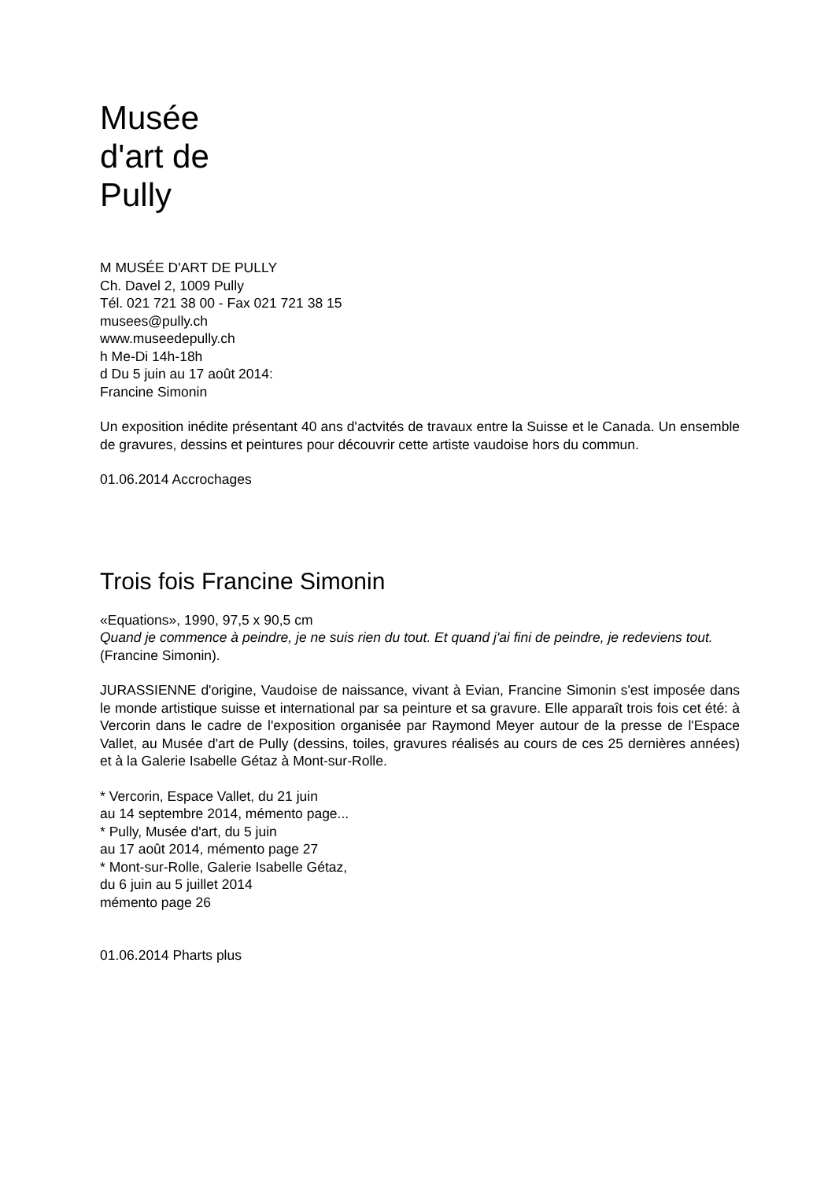Musée
d'art de
Pully
M MUSÉE D'ART DE PULLY
Ch. Davel 2, 1009 Pully
Tél. 021 721 38 00 - Fax 021 721 38 15
musees@pully.ch
www.museedepully.ch
h Me-Di 14h-18h
d Du 5 juin au 17 août 2014:
Francine Simonin
Un exposition inédite présentant 40 ans d'actvités de travaux entre la Suisse et le Canada. Un ensemble de gravures, dessins et peintures pour découvrir cette artiste vaudoise hors du commun.
01.06.2014 Accrochages
Trois fois Francine Simonin
«Equations», 1990, 97,5 x 90,5 cm
Quand je commence à peindre, je ne suis rien du tout. Et quand j'ai fini de peindre, je redeviens tout.
(Francine Simonin).
JURASSIENNE d'origine, Vaudoise de naissance, vivant à Evian, Francine Simonin s'est imposée dans le monde artistique suisse et international par sa peinture et sa gravure. Elle apparaît trois fois cet été: à Vercorin dans le cadre de l'exposition organisée par Raymond Meyer autour de la presse de l'Espace Vallet, au Musée d'art de Pully (dessins, toiles, gravures réalisés au cours de ces 25 dernières années) et à la Galerie Isabelle Gétaz à Mont-sur-Rolle.
* Vercorin, Espace Vallet, du 21 juin
au 14 septembre 2014, mémento page...
* Pully, Musée d'art, du 5 juin
au 17 août 2014, mémento page 27
* Mont-sur-Rolle, Galerie Isabelle Gétaz,
du 6 juin au 5 juillet 2014
mémento page 26
01.06.2014 Pharts plus